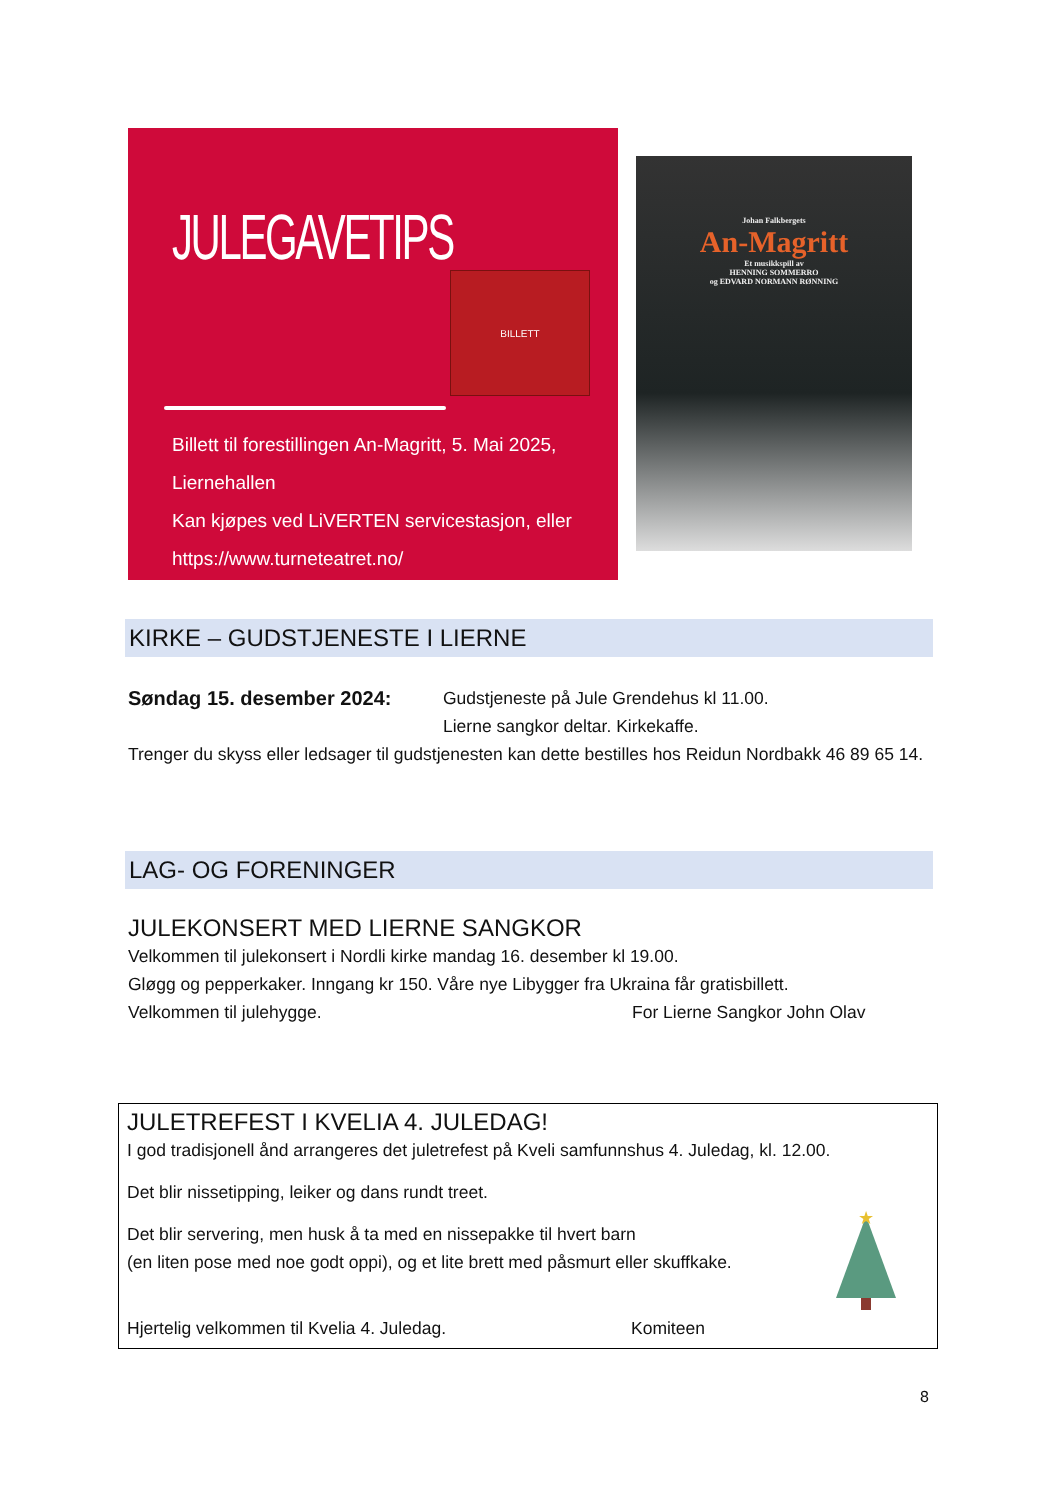JULEGAVETIPS
BILLETT
Billett til forestillingen An-Magritt, 5. Mai 2025, Liernehallen
Kan kjøpes ved LiVERTEN servicestasjon, eller
https://www.turneteatret.no/
Johan Falkbergets
An-Magritt
Et musikkspill av
HENNING SOMMERRO
og EDVARD NORMANN RØNNING
KIRKE – GUDSTJENESTE I LIERNE
Søndag 15. desember 2024: Gudstjeneste på Jule Grendehus kl 11.00.
Lierne sangkor deltar. Kirkekaffe.
Trenger du skyss eller ledsager til gudstjenesten kan dette bestilles hos Reidun Nordbakk 46 89 65 14.
LAG- OG FORENINGER
JULEKONSERT MED LIERNE SANGKOR
Velkommen til julekonsert i Nordli kirke mandag 16. desember kl 19.00.
Gløgg og pepperkaker. Inngang kr 150. Våre nye Libygger fra Ukraina får gratisbillett.
Velkommen til julehygge. For Lierne Sangkor John Olav
JULETREFEST I KVELIA 4. JULEDAG!
I god tradisjonell ånd arrangeres det juletrefest på Kveli samfunnshus 4. Juledag, kl. 12.00.
Det blir nissetipping, leiker og dans rundt treet.
Det blir servering, men husk å ta med en nissepakke til hvert barn
(en liten pose med noe godt oppi), og et lite brett med påsmurt eller skuffkake.
Hjertelig velkommen til Kvelia 4. Juledag. Komiteen
★
8